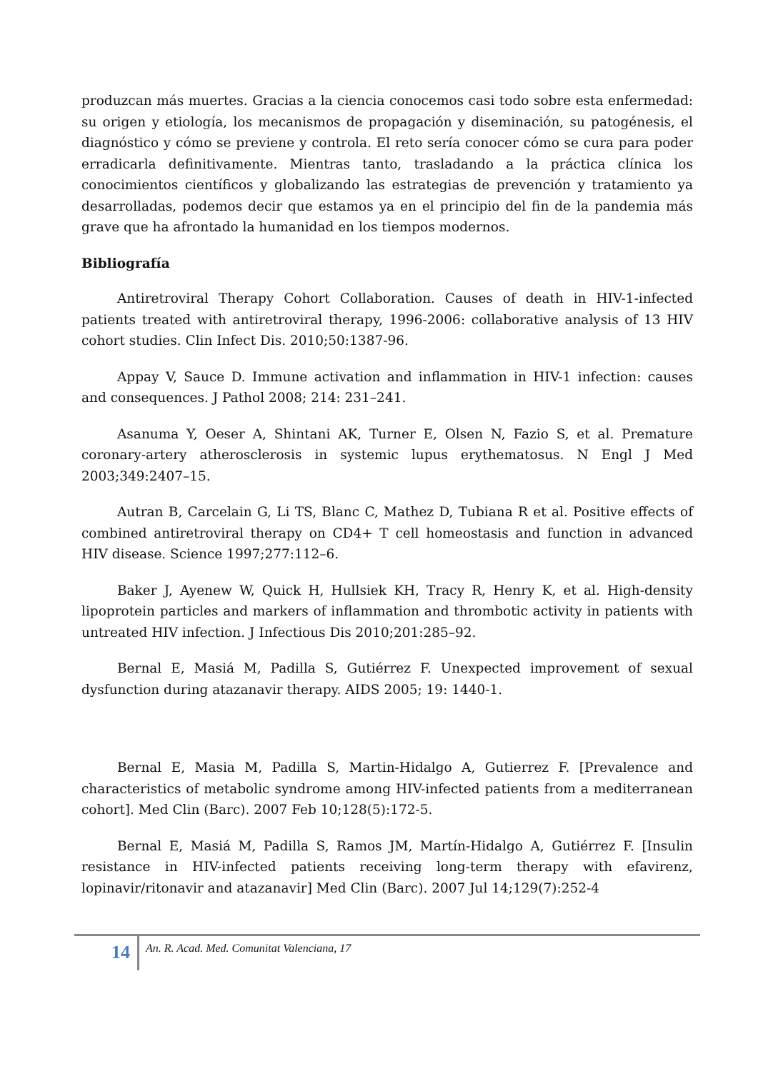produzcan más muertes. Gracias a la ciencia conocemos casi todo sobre esta enfermedad: su origen y etiología, los mecanismos de propagación y diseminación, su patogénesis, el diagnóstico y cómo se previene y controla. El reto sería conocer cómo se cura para poder erradicarla definitivamente. Mientras tanto, trasladando a la práctica clínica los conocimientos científicos y globalizando las estrategias de prevención y tratamiento ya desarrolladas, podemos decir que estamos ya en el principio del fin de la pandemia más grave que ha afrontado la humanidad en los tiempos modernos.
Bibliografía
Antiretroviral Therapy Cohort Collaboration. Causes of death in HIV-1-infected patients treated with antiretroviral therapy, 1996-2006: collaborative analysis of 13 HIV cohort studies. Clin Infect Dis. 2010;50:1387-96.
Appay V, Sauce D. Immune activation and inflammation in HIV-1 infection: causes and consequences. J Pathol 2008; 214: 231–241.
Asanuma Y, Oeser A, Shintani AK, Turner E, Olsen N, Fazio S, et al. Premature coronary-artery atherosclerosis in systemic lupus erythematosus. N Engl J Med 2003;349:2407–15.
Autran B, Carcelain G, Li TS, Blanc C, Mathez D, Tubiana R et al. Positive effects of combined antiretroviral therapy on CD4+ T cell homeostasis and function in advanced HIV disease. Science 1997;277:112–6.
Baker J, Ayenew W, Quick H, Hullsiek KH, Tracy R, Henry K, et al. High-density lipoprotein particles and markers of inflammation and thrombotic activity in patients with untreated HIV infection. J Infectious Dis 2010;201:285–92.
Bernal E, Masiá M, Padilla S, Gutiérrez F. Unexpected improvement of sexual dysfunction during atazanavir therapy. AIDS 2005; 19: 1440-1.
Bernal E, Masia M, Padilla S, Martin-Hidalgo A, Gutierrez F. [Prevalence and characteristics of metabolic syndrome among HIV-infected patients from a mediterranean cohort]. Med Clin (Barc). 2007 Feb 10;128(5):172-5.
Bernal E, Masiá M, Padilla S, Ramos JM, Martín-Hidalgo A, Gutiérrez F. [Insulin resistance in HIV-infected patients receiving long-term therapy with efavirenz, lopinavir/ritonavir and atazanavir] Med Clin (Barc). 2007 Jul 14;129(7):252-4
14
An. R. Acad. Med. Comunitat Valenciana, 17